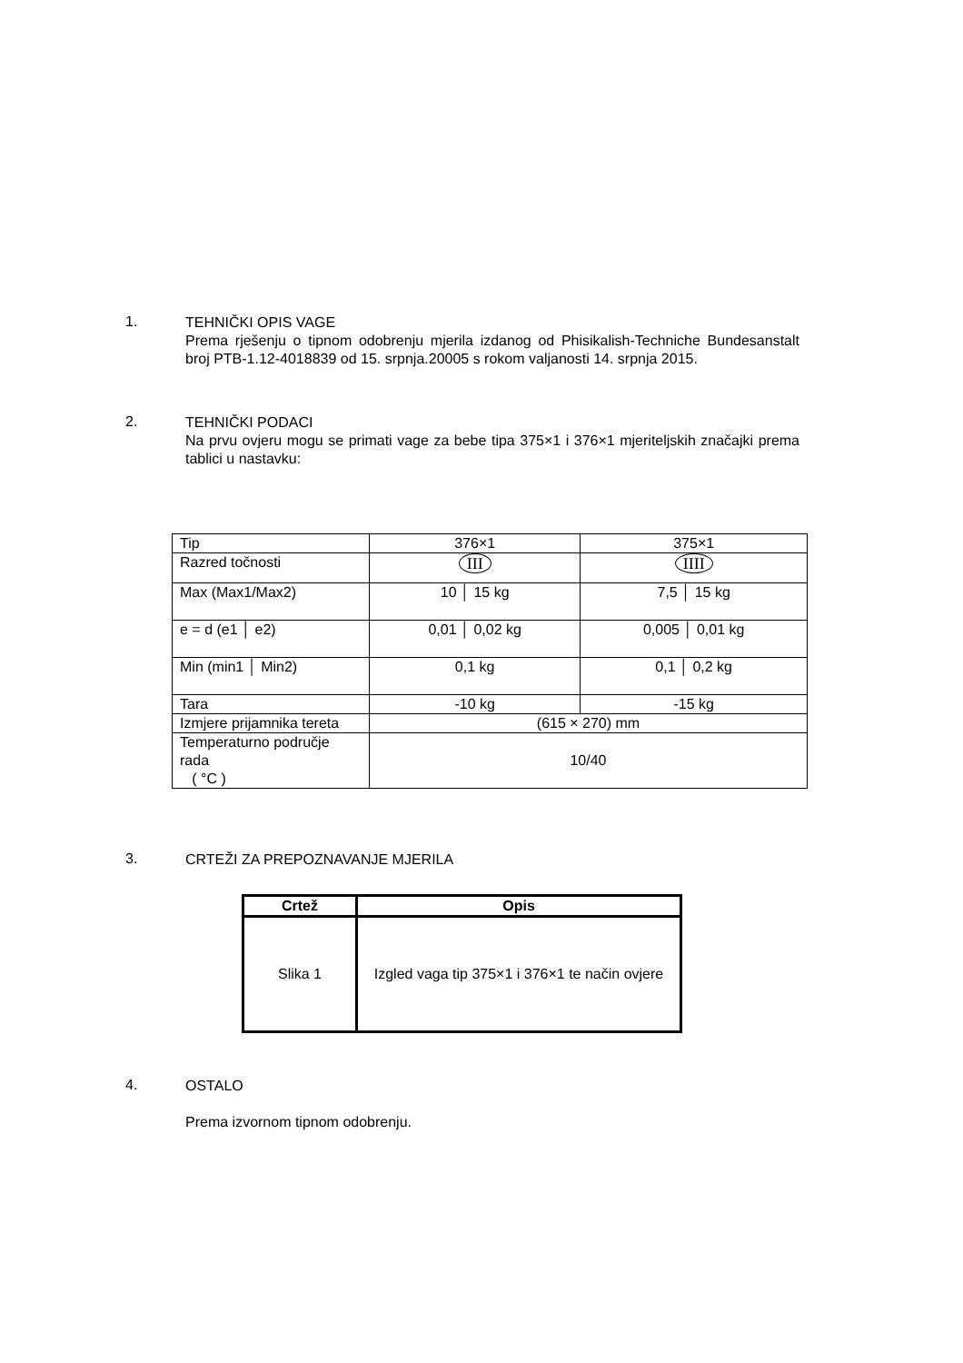1.
TEHNIČKI OPIS VAGE
Prema rješenju o tipnom odobrenju mjerila izdanog od Phisikalish-Techniche Bundesanstalt broj PTB-1.12-4018839 od 15. srpnja.20005 s rokom valjanosti 14. srpnja 2015.
2.
TEHNIČKI PODACI
Na prvu ovjeru mogu se primati vage za bebe tipa 375×1 i 376×1 mjeriteljskih značajki prema tablici u nastavku:
| Tip | 376×1 | 375×1 |
| Razred točnosti | III | IIII |
| Max (Max1/Max2) | 10 │ 15 kg | 7,5 │ 15 kg |
| e = d (e1 │ e2) | 0,01 │ 0,02 kg | 0,005 │ 0,01 kg |
| Min (min1 │ Min2) | 0,1 kg | 0,1 │ 0,2 kg |
| Tara | -10 kg | -15 kg |
| Izmjere prijamnika tereta | (615 × 270) mm | |
| Temperaturno područje rada ( °C ) | 10/40 | |
3.
CRTEŽI ZA PREPOZNAVANJE MJERILA
| Crtež | Opis |
| --- | --- |
| Slika 1 | Izgled vaga tip 375×1 i 376×1 te način ovjere |
4.
OSTALO
Prema izvornom tipnom odobrenju.